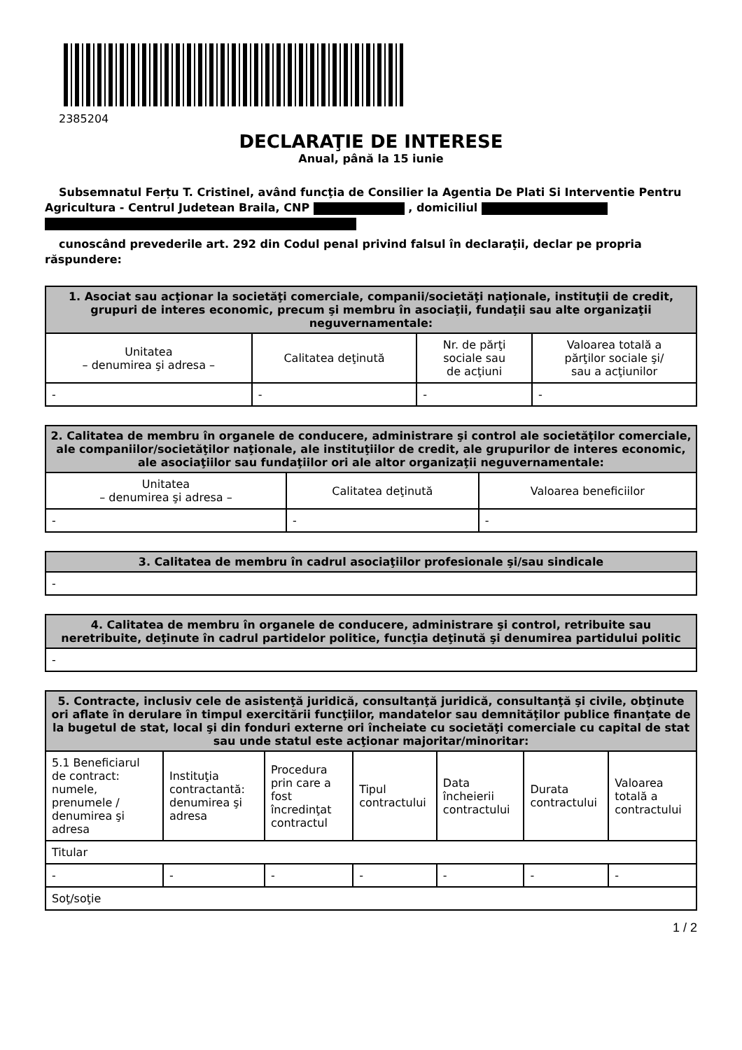2385204
DECLARAŢIE DE INTERESE
Anual, până la 15 iunie
Subsemnatul Ferțu T. Cristinel, având funcţia de Consilier la Agentia De Plati Si Interventie Pentru Agricultura - Centrul Judetean Braila, CNP , domiciliul
cunoscând prevederile art. 292 din Codul penal privind falsul în declaraţii, declar pe propria răspundere:
| 1. Asociat sau acţionar la societăţi comerciale, companii/societăţi naţionale, instituţii de credit, grupuri de interes economic, precum şi membru în asociaţii, fundaţii sau alte organizaţii neguvernamentale: | | | |
| --- | --- | --- | --- |
| Unitatea – denumirea şi adresa – | Calitatea deţinută | Nr. de părţi sociale sau de acţiuni | Valoarea totală a părţilor sociale şi/ sau a acţiunilor |
| - | - | - | - |
| 2. Calitatea de membru în organele de conducere, administrare şi control ale societăţilor comerciale, ale companiilor/societăţilor naţionale, ale instituţiilor de credit, ale grupurilor de interes economic, ale asociaţiilor sau fundaţiilor ori ale altor organizaţii neguvernamentale: | | |
| --- | --- | --- |
| Unitatea – denumirea şi adresa – | Calitatea deţinută | Valoarea beneficiilor |
| - | - | - |
| 3. Calitatea de membru în cadrul asociaţiilor profesionale şi/sau sindicale |
| --- |
| - |
| 4. Calitatea de membru în organele de conducere, administrare şi control, retribuite sau neretribuite, deţinute în cadrul partidelor politice, funcţia deţinută şi denumirea partidului politic |
| --- |
| - |
| 5. Contracte, inclusiv cele de asistenţă juridică, consultanţă juridică, consultanţă şi civile, obţinute ori aflate în derulare în timpul exercitării funcţiilor, mandatelor sau demnităţilor publice finanţate de la bugetul de stat, local şi din fonduri externe ori încheiate cu societăţi comerciale cu capital de stat sau unde statul este acţionar majoritar/minoritar: | | | | | | |
| --- | --- | --- | --- | --- | --- | --- |
| 5.1 Beneficiarul de contract: numele, prenumele / denumirea şi adresa | Instituţia contractantă: denumirea şi adresa | Procedura prin care a fost încredinţat contractul | Tipul contractului | Data încheierii contractului | Durata contractului | Valoarea totală a contractului |
| Titular | | | | | | |
| - | - | - | - | - | - | - |
| Soţ/soţie | | | | | | |
1 / 2